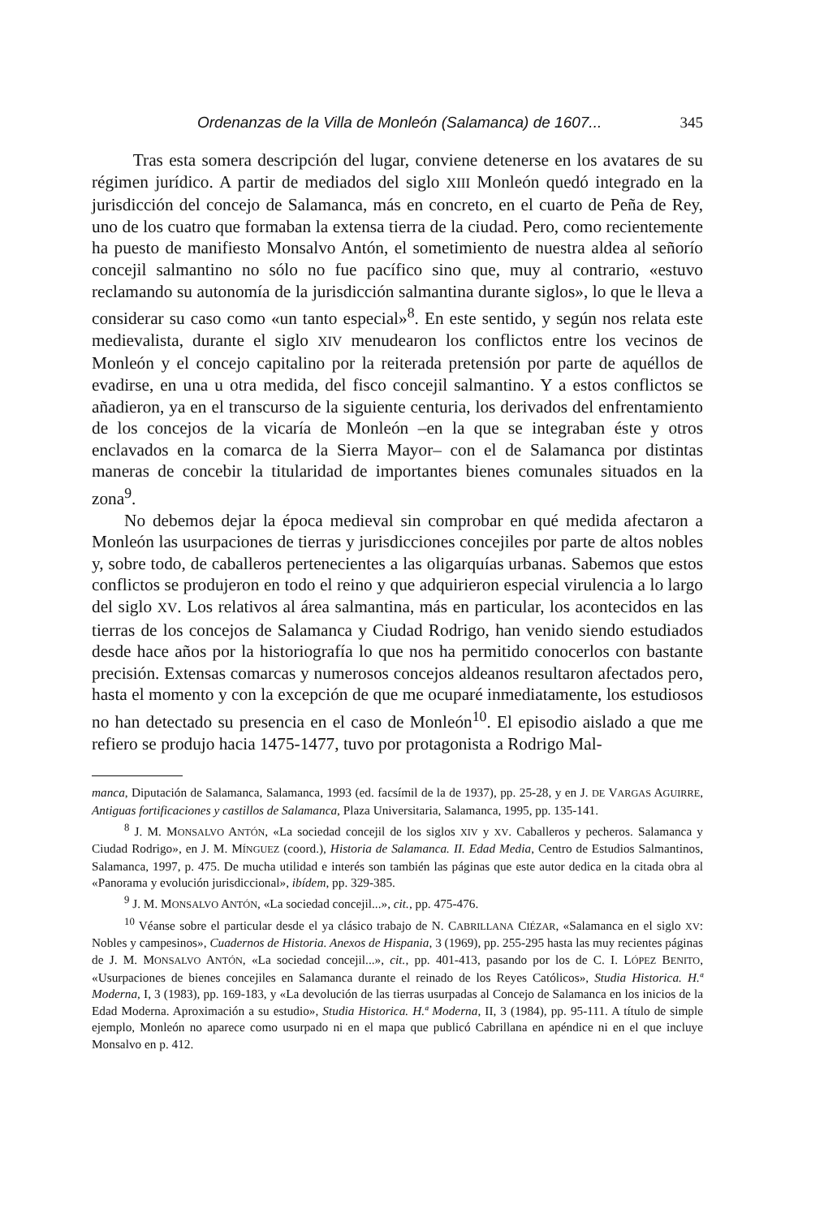Ordenanzas de la Villa de Monleón (Salamanca) de 1607... 345
Tras esta somera descripción del lugar, conviene detenerse en los avatares de su régimen jurídico. A partir de mediados del siglo XIII Monleón quedó integrado en la jurisdicción del concejo de Salamanca, más en concreto, en el cuarto de Peña de Rey, uno de los cuatro que formaban la extensa tierra de la ciudad. Pero, como recientemente ha puesto de manifiesto Monsalvo Antón, el sometimiento de nuestra aldea al señorío concejil salmantino no sólo no fue pacífico sino que, muy al contrario, «estuvo reclamando su autonomía de la jurisdicción salmantina durante siglos», lo que le lleva a considerar su caso como «un tanto especial»<sup>8</sup>. En este sentido, y según nos relata este medievalista, durante el siglo XIV menudearon los conflictos entre los vecinos de Monleón y el concejo capitalino por la reiterada pretensión por parte de aquéllos de evadirse, en una u otra medida, del fisco concejil salmantino. Y a estos conflictos se añadieron, ya en el transcurso de la siguiente centuria, los derivados del enfrentamiento de los concejos de la vicaría de Monleón –en la que se integraban éste y otros enclavados en la comarca de la Sierra Mayor– con el de Salamanca por distintas maneras de concebir la titularidad de importantes bienes comunales situados en la zona<sup>9</sup>.
No debemos dejar la época medieval sin comprobar en qué medida afectaron a Monleón las usurpaciones de tierras y jurisdicciones concejiles por parte de altos nobles y, sobre todo, de caballeros pertenecientes a las oligarquías urbanas. Sabemos que estos conflictos se produjeron en todo el reino y que adquirieron especial virulencia a lo largo del siglo XV. Los relativos al área salmantina, más en particular, los acontecidos en las tierras de los concejos de Salamanca y Ciudad Rodrigo, han venido siendo estudiados desde hace años por la historiografía lo que nos ha permitido conocerlos con bastante precisión. Extensas comarcas y numerosos concejos aldeanos resultaron afectados pero, hasta el momento y con la excepción de que me ocuparé inmediatamente, los estudiosos no han detectado su presencia en el caso de Monleón<sup>10</sup>. El episodio aislado a que me refiero se produjo hacia 1475-1477, tuvo por protagonista a Rodrigo Mal-
manca, Diputación de Salamanca, Salamanca, 1993 (ed. facsímil de la de 1937), pp. 25-28, y en J. DE VARGAS AGUIRRE, Antiguas fortificaciones y castillos de Salamanca, Plaza Universitaria, Salamanca, 1995, pp. 135-141.
<sup>8</sup> J. M. MONSALVO ANTÓN, «La sociedad concejil de los siglos XIV y XV. Caballeros y pecheros. Salamanca y Ciudad Rodrigo», en J. M. MÍNGUEZ (coord.), Historia de Salamanca. II. Edad Media, Centro de Estudios Salmantinos, Salamanca, 1997, p. 475. De mucha utilidad e interés son también las páginas que este autor dedica en la citada obra al «Panorama y evolución jurisdiccional», ibídem, pp. 329-385.
<sup>9</sup> J. M. MONSALVO ANTÓN, «La sociedad concejil...», cit., pp. 475-476.
<sup>10</sup> Véanse sobre el particular desde el ya clásico trabajo de N. CABRILLANA CIÉZAR, «Salamanca en el siglo XV: Nobles y campesinos», Cuadernos de Historia. Anexos de Hispania, 3 (1969), pp. 255-295 hasta las muy recientes páginas de J. M. MONSALVO ANTÓN, «La sociedad concejil...», cit., pp. 401-413, pasando por los de C. I. LÓPEZ BENITO, «Usurpaciones de bienes concejiles en Salamanca durante el reinado de los Reyes Católicos», Studia Historica. H.ª Moderna, I, 3 (1983), pp. 169-183, y «La devolución de las tierras usurpadas al Concejo de Salamanca en los inicios de la Edad Moderna. Aproximación a su estudio», Studia Historica. H.ª Moderna, II, 3 (1984), pp. 95-111. A título de simple ejemplo, Monleón no aparece como usurpado ni en el mapa que publicó Cabrillana en apéndice ni en el que incluye Monsalvo en p. 412.